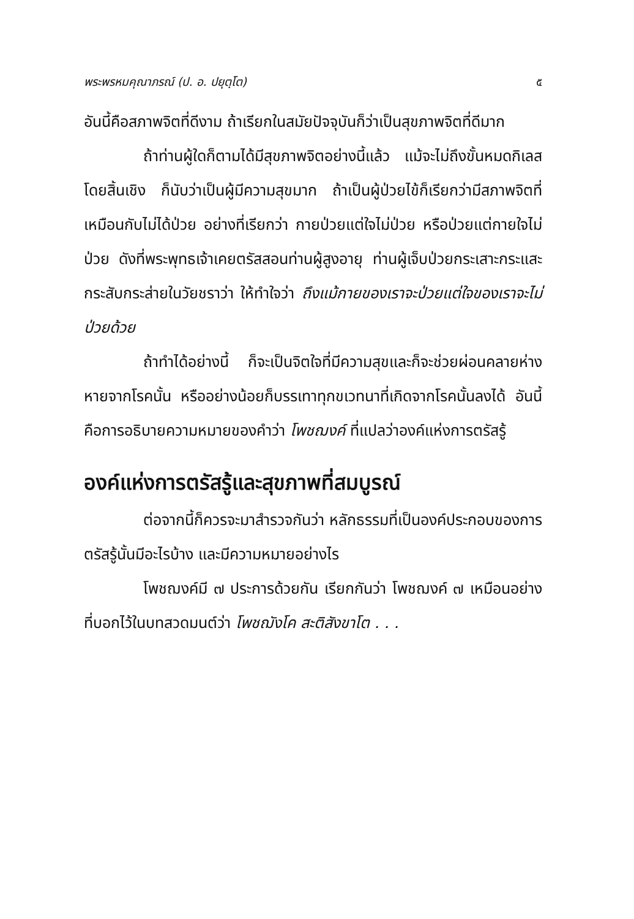พระพรหมคุณาภรณ์ (ป. อ. ปยุตฺโต) ๕
อันนี้คือสภาพจิตที่ดีงาม ถ้าเรียกในสมัยปัจจุบันก็ว่าเป็นสุขภาพจิตที่ดีมาก
ถ้าท่านผู้ใดก็ตามได้มีสุขภาพจิตอย่างนี้แล้ว แม้จะไม่ถึงขั้นหมดกิเลสโดยสิ้นเชิง ก็นับว่าเป็นผู้มีความสุขมาก ถ้าเป็นผู้ป่วยไข้ก็เรียกว่ามีสภาพจิตที่เหมือนกับไม่ได้ป่วย อย่างที่เรียกว่า กายป่วยแต่ใจไม่ป่วย หรือป่วยแต่กายใจไม่ป่วย ดังที่พระพุทธเจ้าเคยตรัสสอนท่านผู้สูงอายุ ท่านผู้เจ็บป่วยกระเสาะกระแสะกระสับกระส่ายในวัยชราว่า ให้ทำใจว่า ถึงแม้กายของเราจะป่วยแต่ใจของเราจะไม่ป่วยด้วย
ถ้าทำได้อย่างนี้ ก็จะเป็นจิตใจที่มีความสุขและก็จะช่วยผ่อนคลายห่างหายจากโรคนั้น หรืออย่างน้อยก็บรรเทาทุกขเวทนาที่เกิดจากโรคนั้นลงได้ อันนี้คือการอธิบายความหมายของคำว่า โพชฌงค์ ที่แปลว่าองค์แห่งการตรัสรู้
องค์แห่งการตรัสรู้และสุขภาพที่สมบูรณ์
ต่อจากนี้ก็ควรจะมาสำรวจกันว่า หลักธรรมที่เป็นองค์ประกอบของการตรัสรู้นั้นมีอะไรบ้าง และมีความหมายอย่างไร
โพชฌงค์มี ๗ ประการด้วยกัน เรียกกันว่า โพชฌงค์ ๗ เหมือนอย่างที่บอกไว้ในบทสวดมนต์ว่า โพชฌังโค สะติสังขาโต . . .